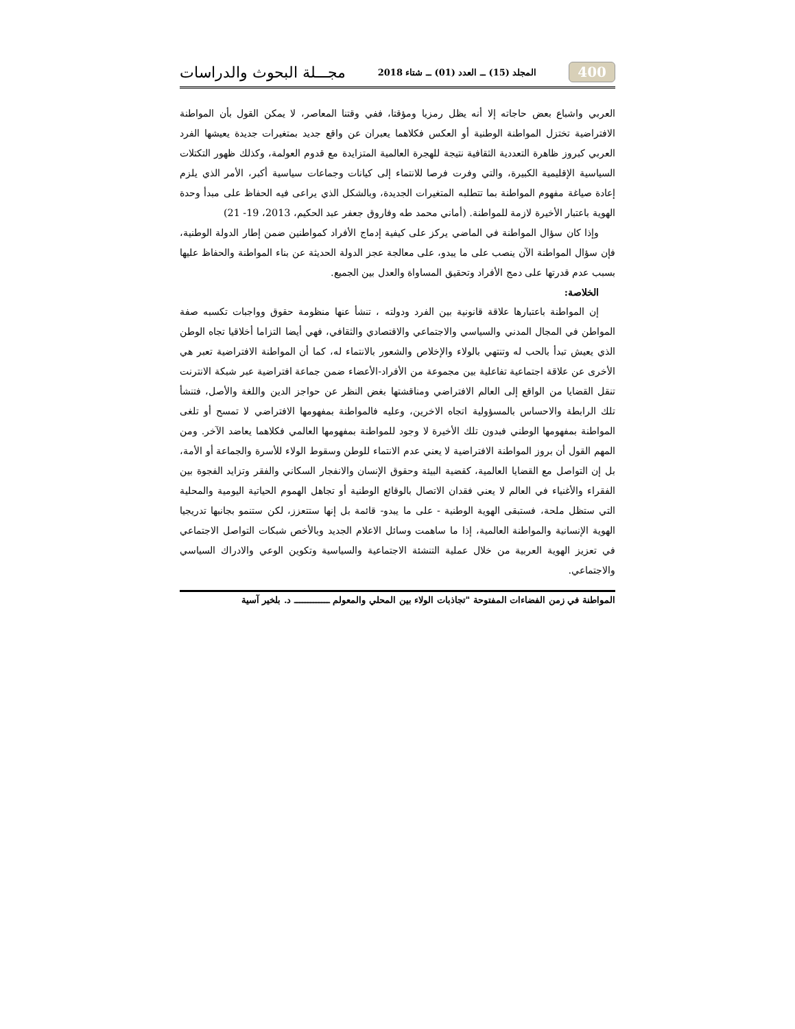400 المجلد (15) ــ العدد (01) ــ شتاء 2018 مجـــلة البحوث والدراسات
العربي واشباع بعض حاجاته إلا أنه يظل رمزيا ومؤقتا، ففي وقتنا المعاصر، لا يمكن القول بأن المواطنة الافتراضية تختزل المواطنة الوطنية أو العكس فكلاهما يعبران عن واقع جديد بمتغيرات جديدة يعيشها الفرد العربي كبروز ظاهرة التعددية الثقافية نتيجة للهجرة العالمية المتزايدة مع قدوم العولمة، وكذلك ظهور التكتلات السياسية الإقليمية الكبيرة، والتي وفرت فرصا للانتماء إلى كيانات وجماعات سياسية أكبر، الأمر الذي يلزم إعادة صياغة مفهوم المواطنة بما تتطلبه المتغيرات الجديدة، وبالشكل الذي يراعى فيه الحفاظ على مبدأ وحدة الهوية باعتبار الأخيرة لازمة للمواطنة. (أماني محمد طه وفاروق جعفر عبد الحكيم، 2013، 19- 21)
وإذا كان سؤال المواطنة في الماضي يركز على كيفية إدماج الأفراد كمواطنين ضمن إطار الدولة الوطنية، فإن سؤال المواطنة الآن ينصب على ما يبدو، على معالجة عجز الدولة الحديثة عن بناء المواطنة والحفاظ عليها بسبب عدم قدرتها على دمج الأفراد وتحقيق المساواة والعدل بين الجميع.
الخلاصة:
إن المواطنة باعتبارها علاقة قانونية بين الفرد ودولته ، تنشأ عنها منظومة حقوق وواجبات تكسبه صفة المواطن في المجال المدني والسياسي والاجتماعي والاقتصادي والثقافي، فهي أيضا التزاما أخلاقيا تجاه الوطن الذي يعيش تبدأ بالحب له وتنتهي بالولاء والإخلاص والشعور بالانتماء له، كما أن المواطنة الافتراضية تعبر هي الأخرى عن علاقة اجتماعية تفاعلية بين مجموعة من الأفراد-الأعضاء ضمن جماعة افتراضية عبر شبكة الانترنت تنقل القضايا من الواقع إلى العالم الافتراضي ومناقشتها بغض النظر عن حواجز الدين واللغة والأصل، فتنشأ تلك الرابطة والاحساس بالمسؤولية اتجاه الاخرين، وعليه فالمواطنة بمفهومها الافتراضي لا تمسح أو تلغى المواطنة بمفهومها الوطني فبدون تلك الأخيرة لا وجود للمواطنة بمفهومها العالمي فكلاهما يعاضد الآخر. ومن المهم القول أن بروز المواطنة الافتراضية لا يعني عدم الانتماء للوطن وسقوط الولاء للأسرة والجماعة أو الأمة، بل إن التواصل مع القضايا العالمية، كقضية البيئة وحقوق الإنسان والانفجار السكاني والفقر وتزايد الفجوة بين الفقراء والأغنياء في العالم لا يعني فقدان الاتصال بالوقائع الوطنية أو تجاهل الهموم الحياتية اليومية والمحلية التي ستظل ملحة، فستبقى الهوية الوطنية - على ما يبدو- قائمة بل إنها ستتعزز، لكن ستنمو بجانبها تدريجيا الهوية الإنسانية والمواطنة العالمية، إذا ما ساهمت وسائل الاعلام الجديد وبالأخص شبكات التواصل الاجتماعي في تعزيز الهوية العربية من خلال عملية التنشئة الاجتماعية والسياسية وتكوين الوعي والادراك السياسي والاجتماعي.
المواطنة في زمن الفضاءات المفتوحة "تجاذبات الولاء بين المحلي والمعولم ـــــــــــــ د. بلخير آسية